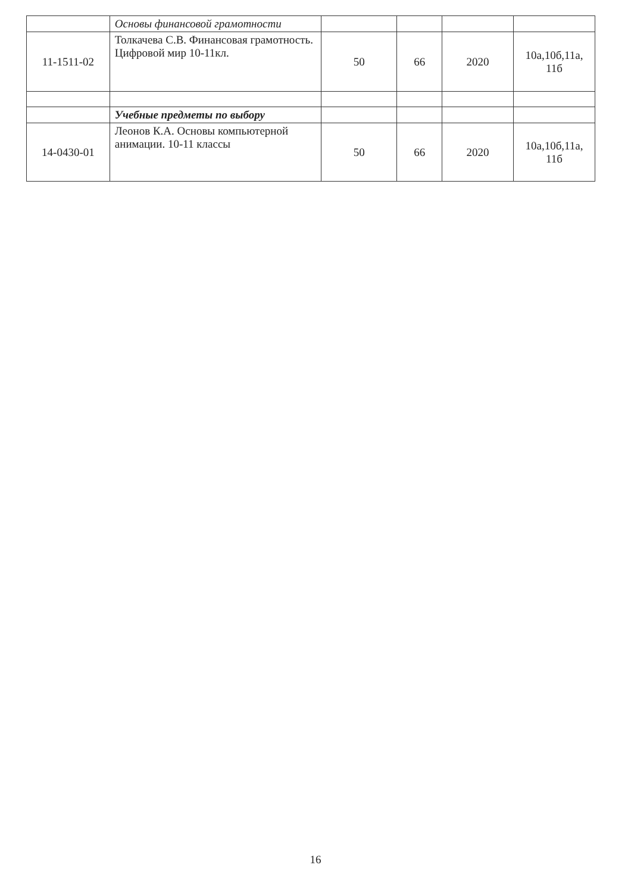| | Основы финансовой грамотности | | | | |
| 11-1511-02 | Толкачева С.В. Финансовая грамотность. Цифровой мир 10-11кл. | 50 | 66 | 2020 | 10а,10б,11а, 11б |
| | Учебные предметы по выбору | | | | |
| 14-0430-01 | Леонов К.А. Основы компьютерной анимации. 10-11 классы | 50 | 66 | 2020 | 10а,10б,11а, 11б |
16